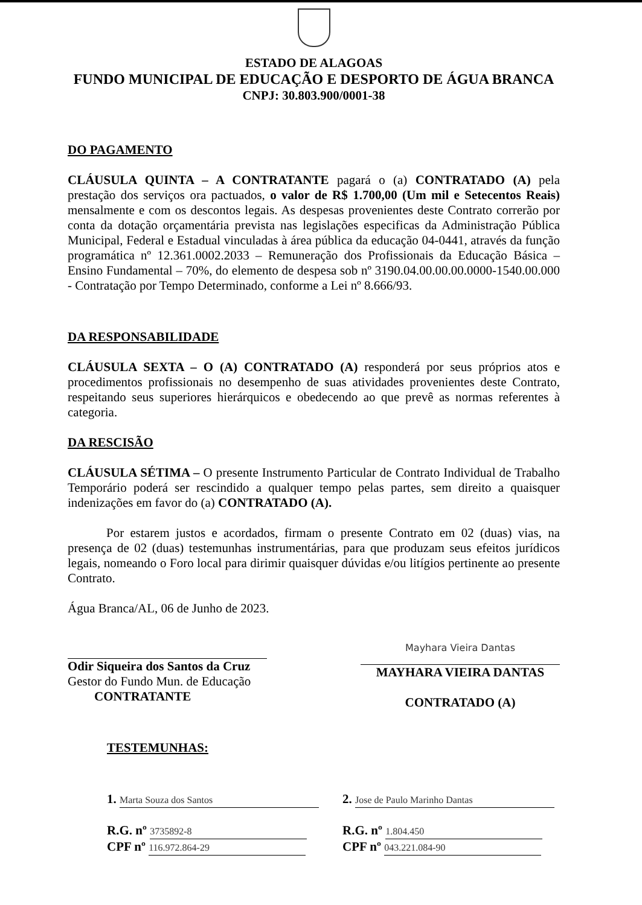ESTADO DE ALAGOAS
FUNDO MUNICIPAL DE EDUCAÇÃO E DESPORTO DE ÁGUA BRANCA
CNPJ: 30.803.900/0001-38
DO PAGAMENTO
CLÁUSULA QUINTA – A CONTRATANTE pagará o (a) CONTRATADO (A) pela prestação dos serviços ora pactuados, o valor de R$ 1.700,00 (Um mil e Setecentos Reais) mensalmente e com os descontos legais. As despesas provenientes deste Contrato correrão por conta da dotação orçamentária prevista nas legislações especificas da Administração Pública Municipal, Federal e Estadual vinculadas à área pública da educação 04-0441, através da função programática nº 12.361.0002.2033 – Remuneração dos Profissionais da Educação Básica – Ensino Fundamental – 70%, do elemento de despesa sob nº 3190.04.00.00.00.0000-1540.00.000 - Contratação por Tempo Determinado, conforme a Lei nº 8.666/93.
DA RESPONSABILIDADE
CLÁUSULA SEXTA – O (A) CONTRATADO (A) responderá por seus próprios atos e procedimentos profissionais no desempenho de suas atividades provenientes deste Contrato, respeitando seus superiores hierárquicos e obedecendo ao que prevê as normas referentes à categoria.
DA RESCISÃO
CLÁUSULA SÉTIMA – O presente Instrumento Particular de Contrato Individual de Trabalho Temporário poderá ser rescindido a qualquer tempo pelas partes, sem direito a quaisquer indenizações em favor do (a) CONTRATADO (A).
Por estarem justos e acordados, firmam o presente Contrato em 02 (duas) vias, na presença de 02 (duas) testemunhas instrumentárias, para que produzam seus efeitos jurídicos legais, nomeando o Foro local para dirimir quaisquer dúvidas e/ou litígios pertinente ao presente Contrato.
Água Branca/AL, 06 de Junho de 2023.
Odir Siqueira dos Santos da Cruz
Gestor do Fundo Mun. de Educação
CONTRATANTE
Mayhara Vieira Dantas
MAYHARA VIEIRA DANTAS
CONTRATADO (A)
TESTEMUNHAS:
1. Marta Souza dos Santos
R.G. nº 3735892-8
CPF nº 116.972.864-29
2. Jose de Paulo Marinho Dantas
R.G. nº 1.804.450
CPF nº 043.221.084-90